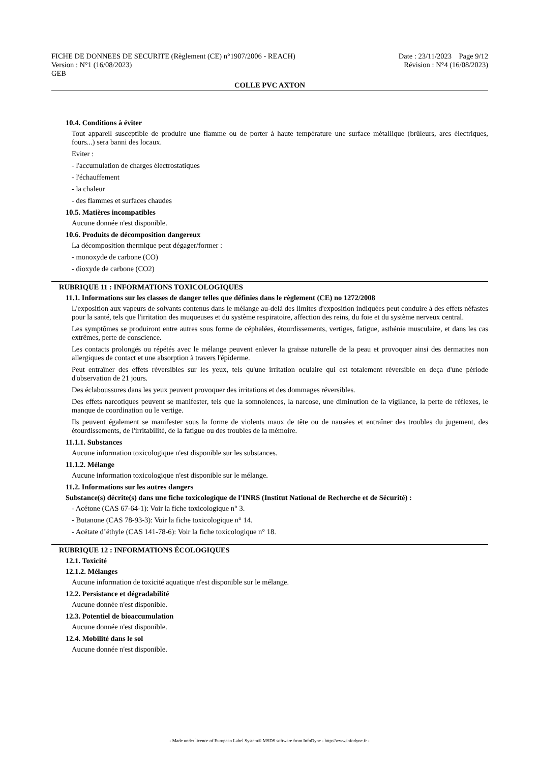FICHE DE DONNEES DE SECURITE (Règlement (CE) n°1907/2006 - REACH)
Version : N°1 (16/08/2023)
GEB
Date : 23/11/2023 Page 9/12
Révision : N°4 (16/08/2023)
COLLE PVC AXTON
10.4. Conditions à éviter
Tout appareil susceptible de produire une flamme ou de porter à haute température une surface métallique (brûleurs, arcs électriques, fours...) sera banni des locaux.
Eviter :
- l'accumulation de charges électrostatiques
- l'échauffement
- la chaleur
- des flammes et surfaces chaudes
10.5. Matières incompatibles
Aucune donnée n'est disponible.
10.6. Produits de décomposition dangereux
La décomposition thermique peut dégager/former :
- monoxyde de carbone (CO)
- dioxyde de carbone (CO2)
RUBRIQUE 11 : INFORMATIONS TOXICOLOGIQUES
11.1. Informations sur les classes de danger telles que définies dans le règlement (CE) no 1272/2008
L'exposition aux vapeurs de solvants contenus dans le mélange au-delà des limites d'exposition indiquées peut conduire à des effets néfastes pour la santé, tels que l'irritation des muqueuses et du système respiratoire, affection des reins, du foie et du système nerveux central.
Les symptômes se produiront entre autres sous forme de céphalées, étourdissements, vertiges, fatigue, asthénie musculaire, et dans les cas extrêmes, perte de conscience.
Les contacts prolongés ou répétés avec le mélange peuvent enlever la graisse naturelle de la peau et provoquer ainsi des dermatites non allergiques de contact et une absorption à travers l'épiderme.
Peut entraîner des effets réversibles sur les yeux, tels qu'une irritation oculaire qui est totalement réversible en deça d'une période d'observation de 21 jours.
Des éclaboussures dans les yeux peuvent provoquer des irritations et des dommages réversibles.
Des effets narcotiques peuvent se manifester, tels que la somnolences, la narcose, une diminution de la vigilance, la perte de réflexes, le manque de coordination ou le vertige.
Ils peuvent également se manifester sous la forme de violents maux de tête ou de nausées et entraîner des troubles du jugement, des étourdissements, de l'irritabilité, de la fatigue ou des troubles de la mémoire.
11.1.1. Substances
Aucune information toxicologique n'est disponible sur les substances.
11.1.2. Mélange
Aucune information toxicologique n'est disponible sur le mélange.
11.2. Informations sur les autres dangers
Substance(s) décrite(s) dans une fiche toxicologique de l'INRS (Institut National de Recherche et de Sécurité) :
- Acétone (CAS 67-64-1): Voir la fiche toxicologique n° 3.
- Butanone (CAS 78-93-3): Voir la fiche toxicologique n° 14.
- Acétate d’éthyle (CAS 141-78-6): Voir la fiche toxicologique n° 18.
RUBRIQUE 12 : INFORMATIONS ÉCOLOGIQUES
12.1. Toxicité
12.1.2. Mélanges
Aucune information de toxicité aquatique n'est disponible sur le mélange.
12.2. Persistance et dégradabilité
Aucune donnée n'est disponible.
12.3. Potentiel de bioaccumulation
Aucune donnée n'est disponible.
12.4. Mobilité dans le sol
Aucune donnée n'est disponible.
- Made under licence of European Label System® MSDS software from InfoDyne - http://www.infodyne.fr -